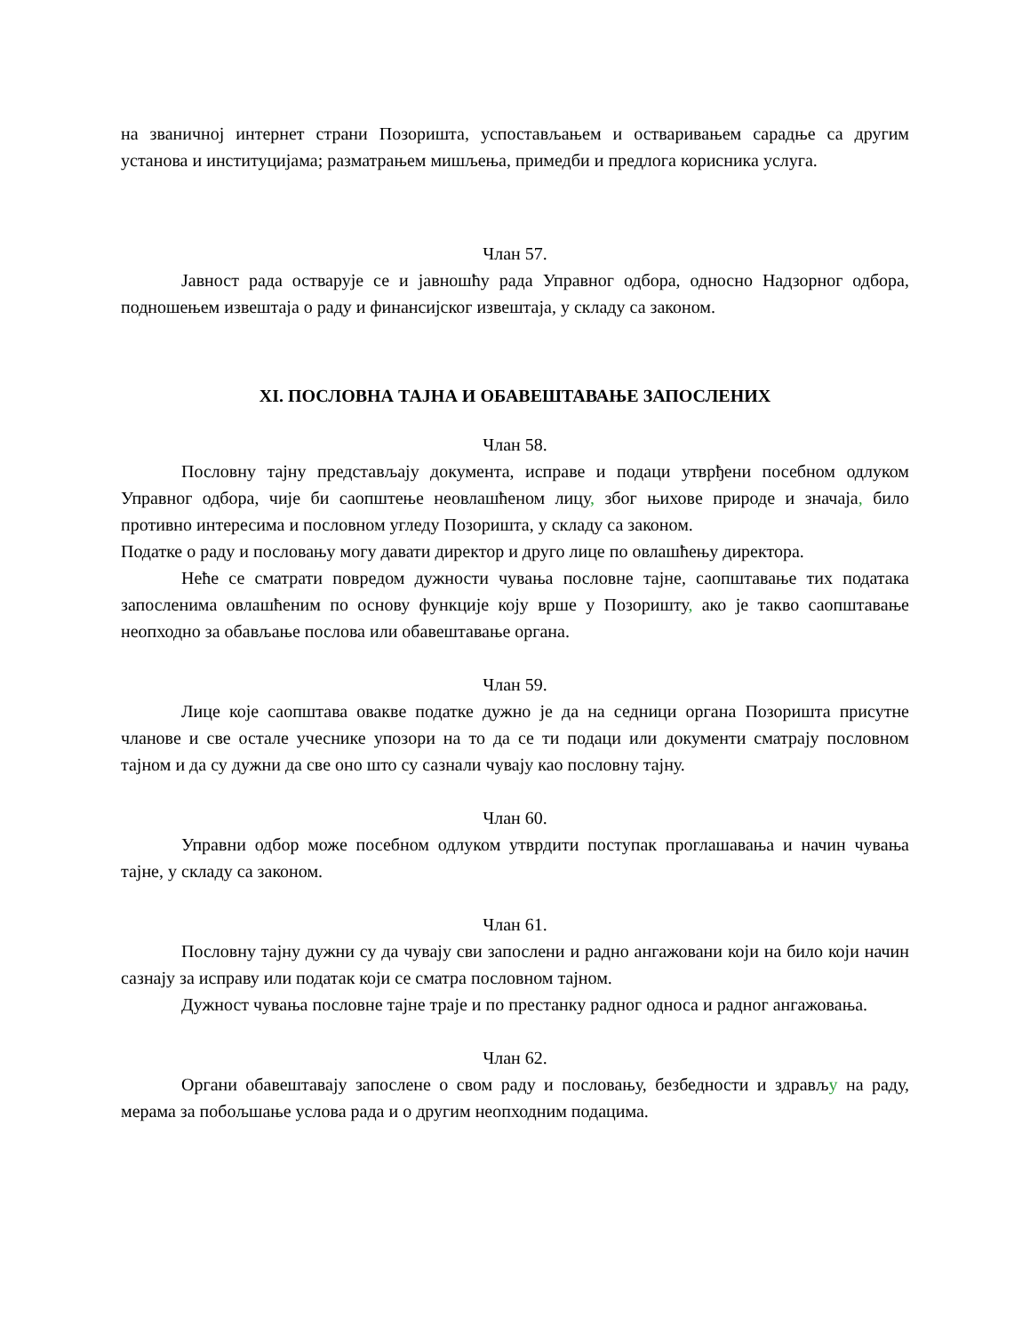на званичној интернет страни Позоришта, успостављањем и остваривањем сарадње са другим установа и институцијама; разматрањем мишљења, примедби и предлога корисника услуга.
Члан 57.
Јавност рада остварује се и јавношћу рада Управног одбора, односно Надзорног одбора, подношењем извештаја о раду и финансијског извештаја, у складу са законом.
XI. ПОСЛОВНА ТАЈНА И ОБАВЕШТАВАЊЕ ЗАПОСЛЕНИХ
Члан 58.
Пословну тајну представљају документа, исправе и подаци утврђени посебном одлуком Управног одбора, чије би саопштење неовлашћеном лицу, због њихове природе и значаја, било противно интересима и пословном угледу Позоришта, у складу са законом.
Податке о раду и пословању могу давати директор и друго лице по овлашћењу директора.
Неће се сматрати повредом дужности чувања пословне тајне, саопштавање тих података запосленима овлашћеним по основу функције коју врше у Позоришту, ако је такво саопштавање неопходно за обављање послова или обавештавање органа.
Члан 59.
Лице које саопштава овакве податке дужно је да на седници органа Позоришта присутне чланове и све остале учеснике упозори на то да се ти подаци или документи сматрају пословном тајном и да су дужни да све оно што су сазнали чувају као пословну тајну.
Члан 60.
Управни одбор може посебном одлуком утврдити поступак проглашавања и начин чувања тајне, у складу са законом.
Члан 61.
Пословну тајну дужни су да чувају сви запослени и радно ангажовани који на било који начин сазнају за исправу или податак који се сматра пословном тајном.
Дужност чувања пословне тајне траје и по престанку радног односа и радног ангажовања.
Члан 62.
Органи обавештавају запослене о свом раду и пословању, безбедности и здрављу на раду, мерама за побољшање услова рада и о другим неопходним подацима.